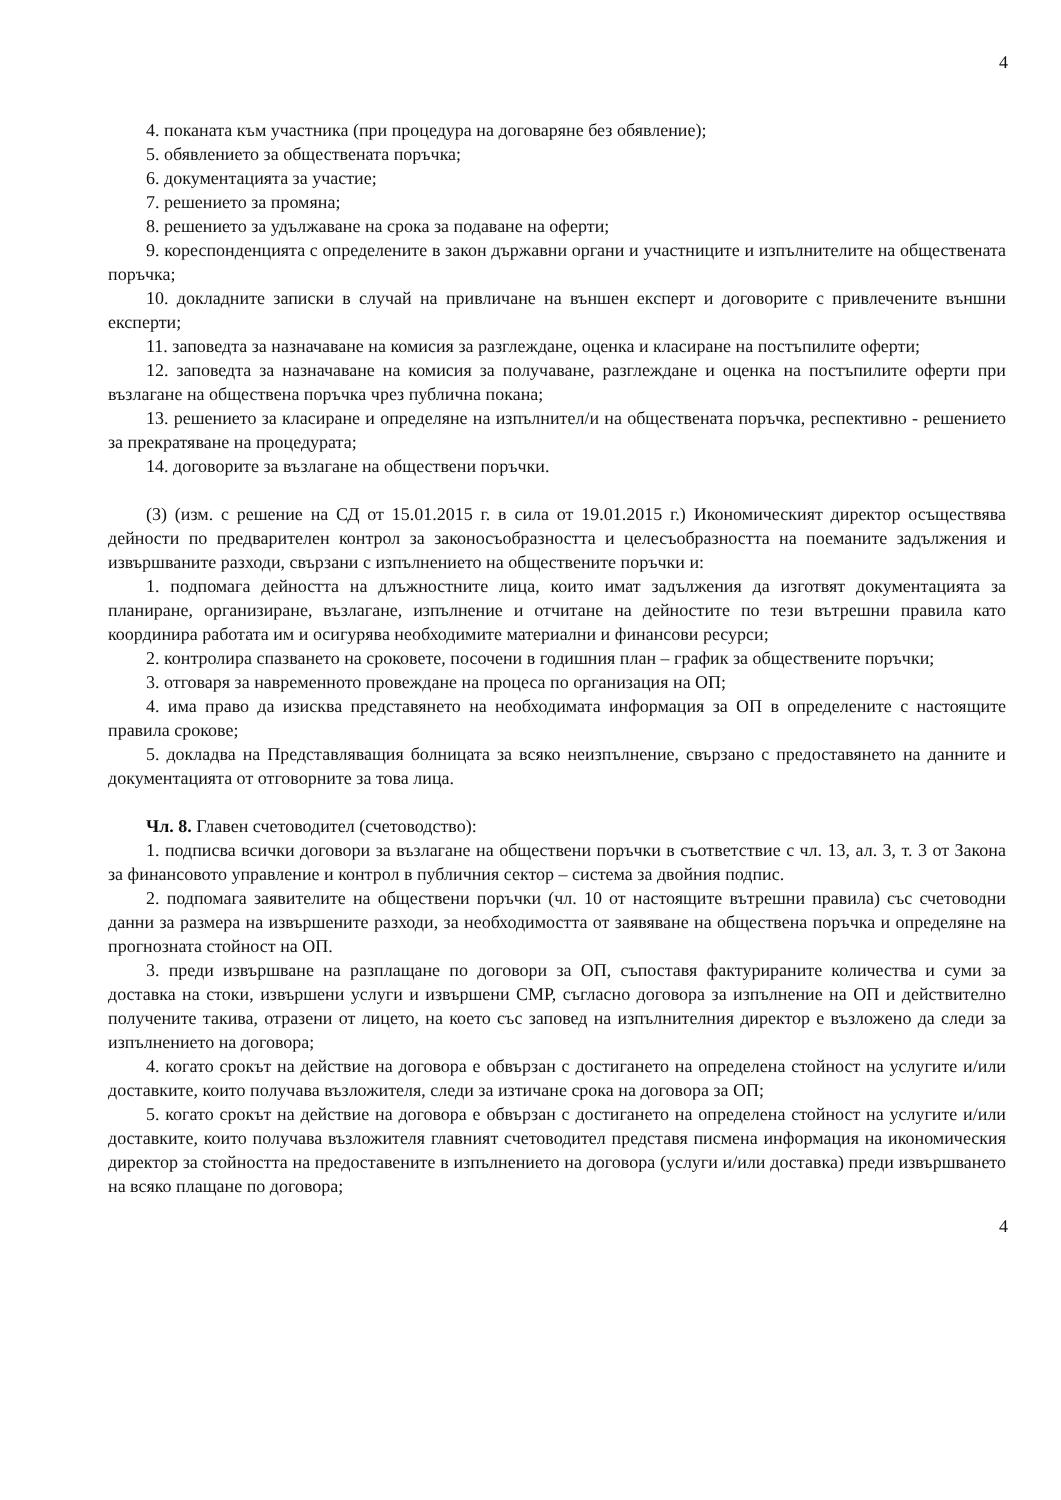4
4. поканата към участника (при процедура на договаряне без обявление);
5. обявлението за обществената поръчка;
6. документацията за участие;
7. решението за промяна;
8. решението за удължаване на срока за подаване на оферти;
9. кореспонденцията с определените в закон държавни органи и участниците и изпълнителите на обществената поръчка;
10. докладните записки в случай на привличане на външен експерт и договорите с привлечените външни експерти;
11. заповедта за назначаване на комисия за разглеждане, оценка и класиране на постъпилите оферти;
12. заповедта за назначаване на комисия за получаване, разглеждане и оценка на постъпилите оферти при възлагане на обществена поръчка чрез публична покана;
13. решението за класиране и определяне на изпълнител/и на обществената поръчка, респективно - решението за прекратяване на процедурата;
14. договорите за възлагане на обществени поръчки.
(3) (изм. с решение на СД от 15.01.2015 г. в сила от 19.01.2015 г.) Икономическият директор осъществява дейности по предварителен контрол за законосъобразността и целесъобразността на поеманите задължения и извършваните разходи, свързани с изпълнението на обществените поръчки и:
1. подпомага дейността на длъжностните лица, които имат задължения да изготвят документацията за планиране, организиране, възлагане, изпълнение и отчитане на дейностите по тези вътрешни правила като координира работата им и осигурява необходимите материални и финансови ресурси;
2. контролира спазването на сроковете, посочени в годишния план – график за обществените поръчки;
3. отговаря за навременното провеждане на процеса по организация на ОП;
4. има право да изисква представянето на необходимата информация за ОП в определените с настоящите правила срокове;
5. докладва на Представляващия болницата за всяко неизпълнение, свързано с предоставянето на данните и документацията от отговорните за това лица.
Чл. 8. Главен счетоводител (счетоводство):
1. подписва всички договори за възлагане на обществени поръчки в съответствие с чл. 13, ал. 3, т. 3 от Закона за финансовото управление и контрол в публичния сектор – система за двойния подпис.
2. подпомага заявителите на обществени поръчки (чл. 10 от настоящите вътрешни правила) със счетоводни данни за размера на извършените разходи, за необходимостта от заявяване на обществена поръчка и определяне на прогнозната стойност на ОП.
3. преди извършване на разплащане по договори за ОП, съпоставя фактурираните количества и суми за доставка на стоки, извършени услуги и извършени СМР, съгласно договора за изпълнение на ОП и действително получените такива, отразени от лицето, на което със заповед на изпълнителния директор е възложено да следи за изпълнението на договора;
4. когато срокът на действие на договора е обвързан с достигането на определена стойност на услугите и/или доставките, които получава възложителя, следи за изтичане срока на договора за ОП;
5. когато срокът на действие на договора е обвързан с достигането на определена стойност на услугите и/или доставките, които получава възложителя главният счетоводител представя писмена информация на икономическия директор за стойността на предоставените в изпълнението на договора (услуги и/или доставка) преди извършването на всяко плащане по договора;
4